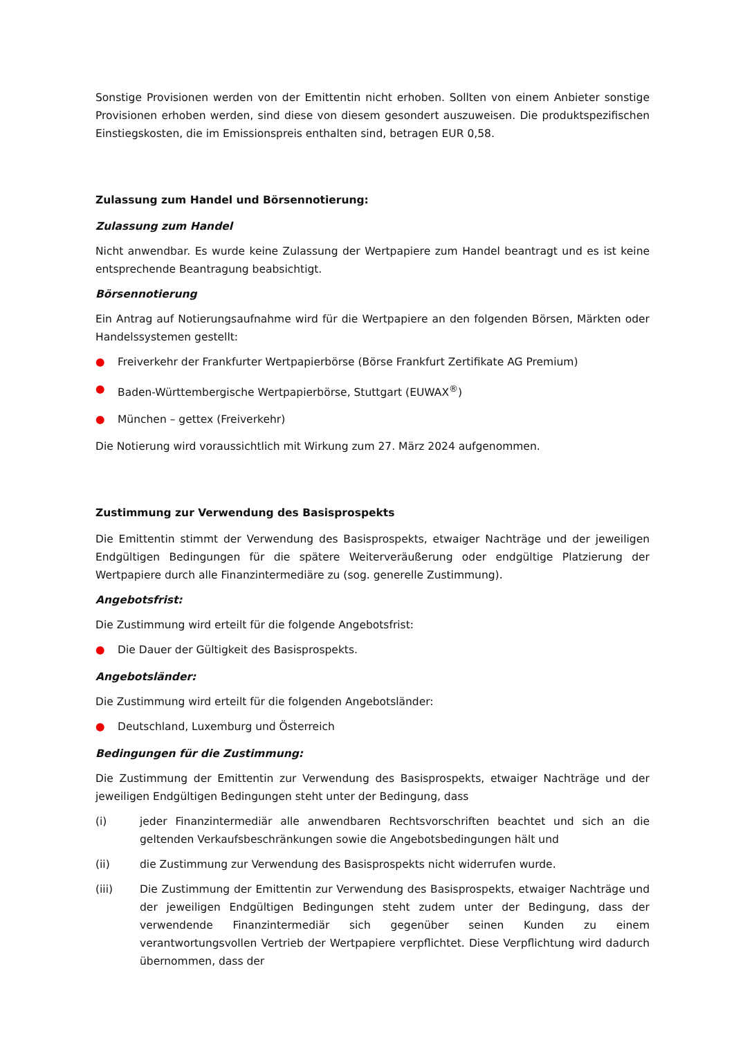Sonstige Provisionen werden von der Emittentin nicht erhoben. Sollten von einem Anbieter sonstige Provisionen erhoben werden, sind diese von diesem gesondert auszuweisen. Die produktspezifischen Einstiegskosten, die im Emissionspreis enthalten sind, betragen EUR 0,58.
Zulassung zum Handel und Börsennotierung:
Zulassung zum Handel
Nicht anwendbar. Es wurde keine Zulassung der Wertpapiere zum Handel beantragt und es ist keine entsprechende Beantragung beabsichtigt.
Börsennotierung
Ein Antrag auf Notierungsaufnahme wird für die Wertpapiere an den folgenden Börsen, Märkten oder Handelssystemen gestellt:
● Freiverkehr der Frankfurter Wertpapierbörse (Börse Frankfurt Zertifikate AG Premium)
● Baden-Württembergische Wertpapierbörse, Stuttgart (EUWAX<sup>®</sup>)
● München – gettex (Freiverkehr)
Die Notierung wird voraussichtlich mit Wirkung zum 27. März 2024 aufgenommen.
Zustimmung zur Verwendung des Basisprospekts
Die Emittentin stimmt der Verwendung des Basisprospekts, etwaiger Nachträge und der jeweiligen Endgültigen Bedingungen für die spätere Weiterveräußerung oder endgültige Platzierung der Wertpapiere durch alle Finanzintermediäre zu (sog. generelle Zustimmung).
Angebotsfrist:
Die Zustimmung wird erteilt für die folgende Angebotsfrist:
● Die Dauer der Gültigkeit des Basisprospekts.
Angebotsländer:
Die Zustimmung wird erteilt für die folgenden Angebotsländer:
● Deutschland, Luxemburg und Österreich
Bedingungen für die Zustimmung:
Die Zustimmung der Emittentin zur Verwendung des Basisprospekts, etwaiger Nachträge und der jeweiligen Endgültigen Bedingungen steht unter der Bedingung, dass
(i) jeder Finanzintermediär alle anwendbaren Rechtsvorschriften beachtet und sich an die geltenden Verkaufsbeschränkungen sowie die Angebotsbedingungen hält und
(ii) die Zustimmung zur Verwendung des Basisprospekts nicht widerrufen wurde.
(iii) Die Zustimmung der Emittentin zur Verwendung des Basisprospekts, etwaiger Nachträge und der jeweiligen Endgültigen Bedingungen steht zudem unter der Bedingung, dass der verwendende Finanzintermediär sich gegenüber seinen Kunden zu einem verantwortungsvollen Vertrieb der Wertpapiere verpflichtet. Diese Verpflichtung wird dadurch übernommen, dass der